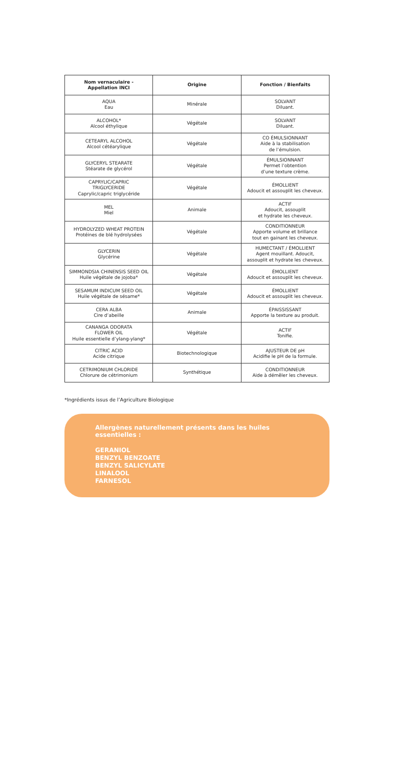| Nom vernaculaire - Appellation INCI | Origine | Fonction / Bienfaits |
| --- | --- | --- |
| AQUA Eau | Minérale | SOLVANT Diluant. |
| ALCOHOL* Alcool éthylique | Végétale | SOLVANT Diluant. |
| CETEARYL ALCOHOL Alcool cétéarylique | Végétale | CO ÉMULSIONNANT Aide à la stabilisation de l’émulsion. |
| GLYCERYL STEARATE Stéarate de glycérol | Végétale | ÉMULSIONNANT Permet l’obtention d’une texture crème. |
| CAPRYLIC/CAPRIC TRIGLYCERIDE Caprylic/capric triglycéride | Végétale | ÉMOLLIENT Adoucit et assouplit les cheveux. |
| MEL Miel | Animale | ACTIF Adoucit, assouplit et hydrate les cheveux. |
| HYDROLYZED WHEAT PROTEIN Protéines de blé hydrolysées | Végétale | CONDITIONNEUR Apporte volume et brillance tout en gainant les cheveux. |
| GLYCERIN Glycérine | Végétale | HUMECTANT / ÉMOLLIENT Agent mouillant. Adoucit, assouplit et hydrate les cheveux. |
| SIMMONDSIA CHINENSIS SEED OIL Huile végétale de jojoba* | Végétale | ÉMOLLIENT Adoucit et assouplit les cheveux. |
| SESAMUM INDICUM SEED OIL Huile végétale de sésame* | Végétale | ÉMOLLIENT Adoucit et assouplit les cheveux. |
| CERA ALBA Cire d’abeille | Animale | ÉPAISSISSANT Apporte la texture au produit. |
| CANANGA ODORATA FLOWER OIL Huile essentielle d’ylang-ylang* | Végétale | ACTIF Tonifie. |
| CITRIC ACID Acide citrique | Biotechnologique | AJUSTEUR DE pH Acidifie le pH de la formule. |
| CETRIMONIUM CHLORIDE Chlorure de cétrimonium | Synthétique | CONDITIONNEUR Aide à démêler les cheveux. |
*Ingrédients issus de l’Agriculture Biologique
Allergènes naturellement présents dans les huiles essentielles :
GERANIOL
BENZYL BENZOATE
BENZYL SALICYLATE
LINALOOL
FARNESOL